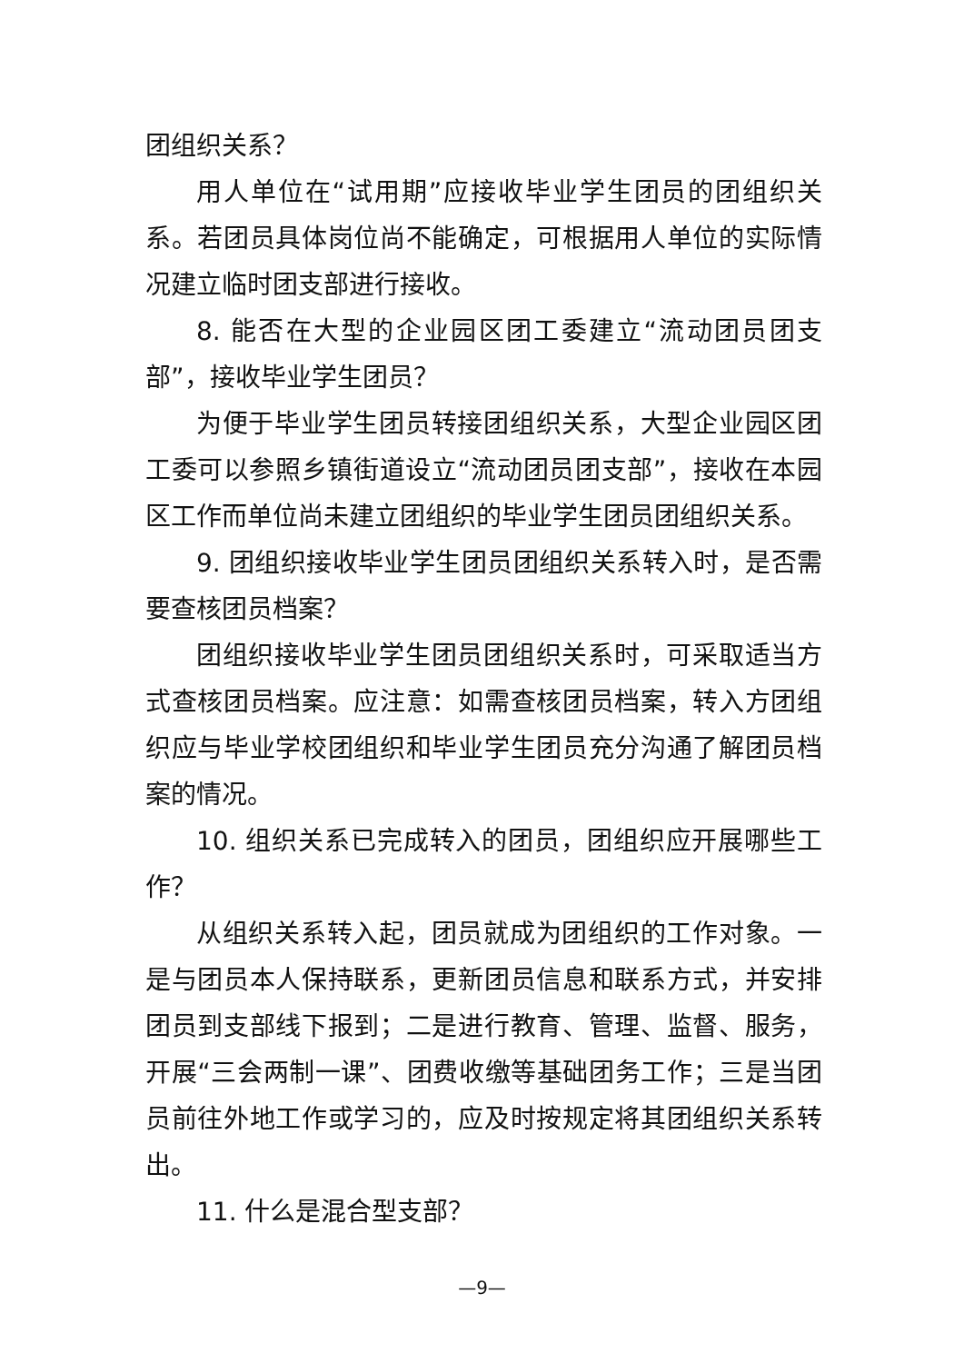团组织关系？
用人单位在“试用期”应接收毕业学生团员的团组织关系。若团员具体岗位尚不能确定，可根据用人单位的实际情况建立临时团支部进行接收。
8. 能否在大型的企业园区团工委建立“流动团员团支部”，接收毕业学生团员？
为便于毕业学生团员转接团组织关系，大型企业园区团工委可以参照乡镇街道设立“流动团员团支部”，接收在本园区工作而单位尚未建立团组织的毕业学生团员团组织关系。
9. 团组织接收毕业学生团员团组织关系转入时，是否需要查核团员档案？
团组织接收毕业学生团员团组织关系时，可采取适当方式查核团员档案。应注意：如需查核团员档案，转入方团组织应与毕业学校团组织和毕业学生团员充分沟通了解团员档案的情况。
10. 组织关系已完成转入的团员，团组织应开展哪些工作？
从组织关系转入起，团员就成为团组织的工作对象。一是与团员本人保持联系，更新团员信息和联系方式，并安排团员到支部线下报到；二是进行教育、管理、监督、服务，开展“三会两制一课”、团费收缴等基础团务工作；三是当团员前往外地工作或学习的，应及时按规定将其团组织关系转出。
11. 什么是混合型支部？
—9—